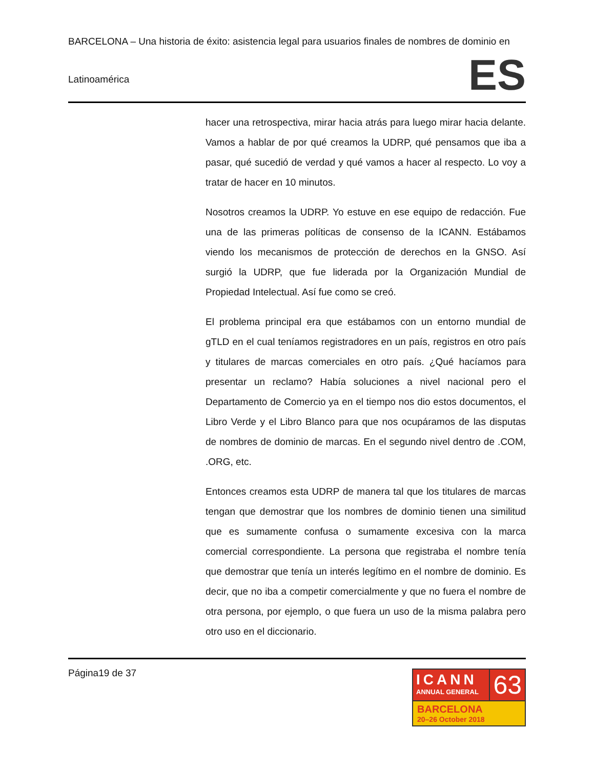BARCELONA – Una historia de éxito: asistencia legal para usuarios finales de nombres de dominio en
Latinoamérica
ES
hacer una retrospectiva, mirar hacia atrás para luego mirar hacia delante. Vamos a hablar de por qué creamos la UDRP, qué pensamos que iba a pasar, qué sucedió de verdad y qué vamos a hacer al respecto. Lo voy a tratar de hacer en 10 minutos.
Nosotros creamos la UDRP. Yo estuve en ese equipo de redacción. Fue una de las primeras políticas de consenso de la ICANN. Estábamos viendo los mecanismos de protección de derechos en la GNSO. Así surgió la UDRP, que fue liderada por la Organización Mundial de Propiedad Intelectual. Así fue como se creó.
El problema principal era que estábamos con un entorno mundial de gTLD en el cual teníamos registradores en un país, registros en otro país y titulares de marcas comerciales en otro país. ¿Qué hacíamos para presentar un reclamo? Había soluciones a nivel nacional pero el Departamento de Comercio ya en el tiempo nos dio estos documentos, el Libro Verde y el Libro Blanco para que nos ocupáramos de las disputas de nombres de dominio de marcas. En el segundo nivel dentro de .COM, .ORG, etc.
Entonces creamos esta UDRP de manera tal que los titulares de marcas tengan que demostrar que los nombres de dominio tienen una similitud que es sumamente confusa o sumamente excesiva con la marca comercial correspondiente. La persona que registraba el nombre tenía que demostrar que tenía un interés legítimo en el nombre de dominio. Es decir, que no iba a competir comercialmente y que no fuera el nombre de otra persona, por ejemplo, o que fuera un uso de la misma palabra pero otro uso en el diccionario.
Página19 de 37
ICANN
ANNUAL GENERAL
63
BARCELONA
20–26 October 2018